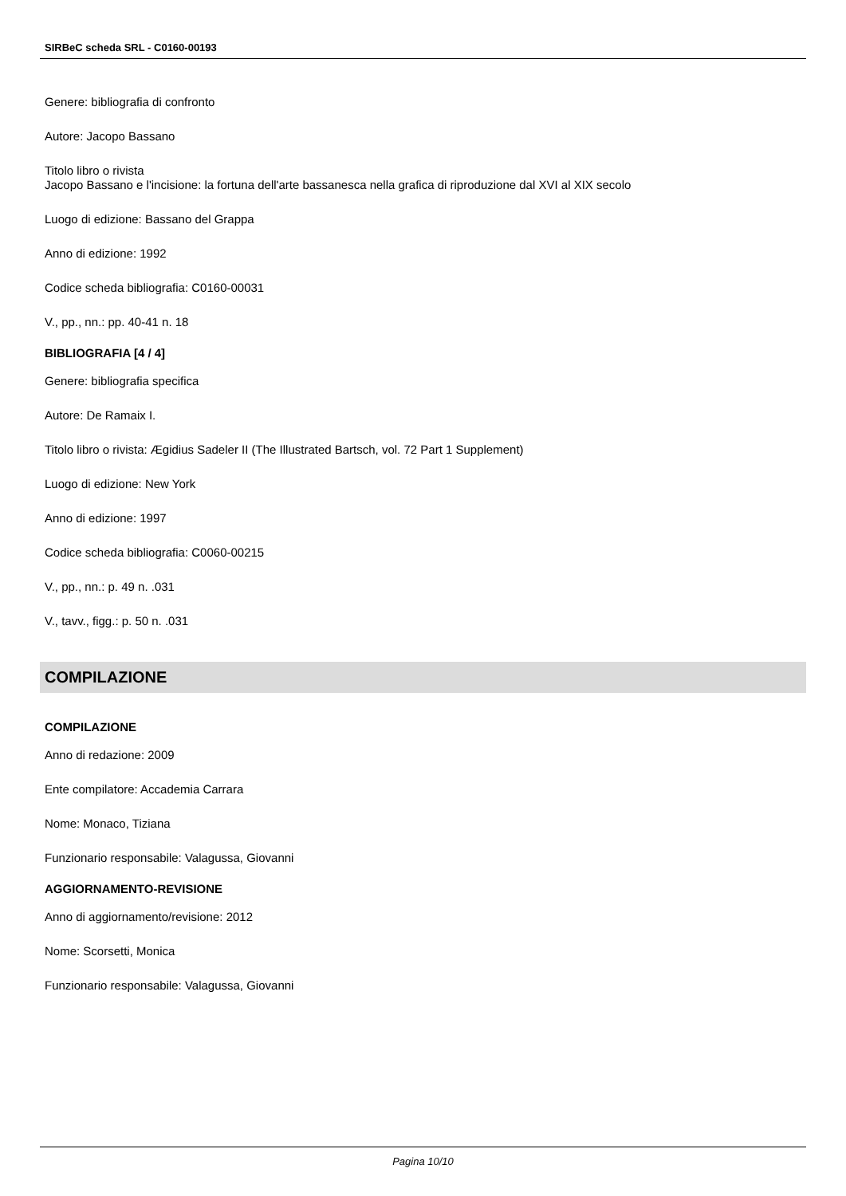SIRBeC scheda SRL - C0160-00193
Genere: bibliografia di confronto
Autore: Jacopo Bassano
Titolo libro o rivista
Jacopo Bassano e l'incisione: la fortuna dell'arte bassanesca nella grafica di riproduzione dal XVI al XIX secolo
Luogo di edizione: Bassano del Grappa
Anno di edizione: 1992
Codice scheda bibliografia: C0160-00031
V., pp., nn.: pp. 40-41 n. 18
BIBLIOGRAFIA [4 / 4]
Genere: bibliografia specifica
Autore: De Ramaix I.
Titolo libro o rivista: Ægidius Sadeler II (The Illustrated Bartsch, vol. 72 Part 1 Supplement)
Luogo di edizione: New York
Anno di edizione: 1997
Codice scheda bibliografia: C0060-00215
V., pp., nn.: p. 49 n. .031
V., tavv., figg.: p. 50 n. .031
COMPILAZIONE
COMPILAZIONE
Anno di redazione: 2009
Ente compilatore: Accademia Carrara
Nome: Monaco, Tiziana
Funzionario responsabile: Valagussa, Giovanni
AGGIORNAMENTO-REVISIONE
Anno di aggiornamento/revisione: 2012
Nome: Scorsetti, Monica
Funzionario responsabile: Valagussa, Giovanni
Pagina 10/10